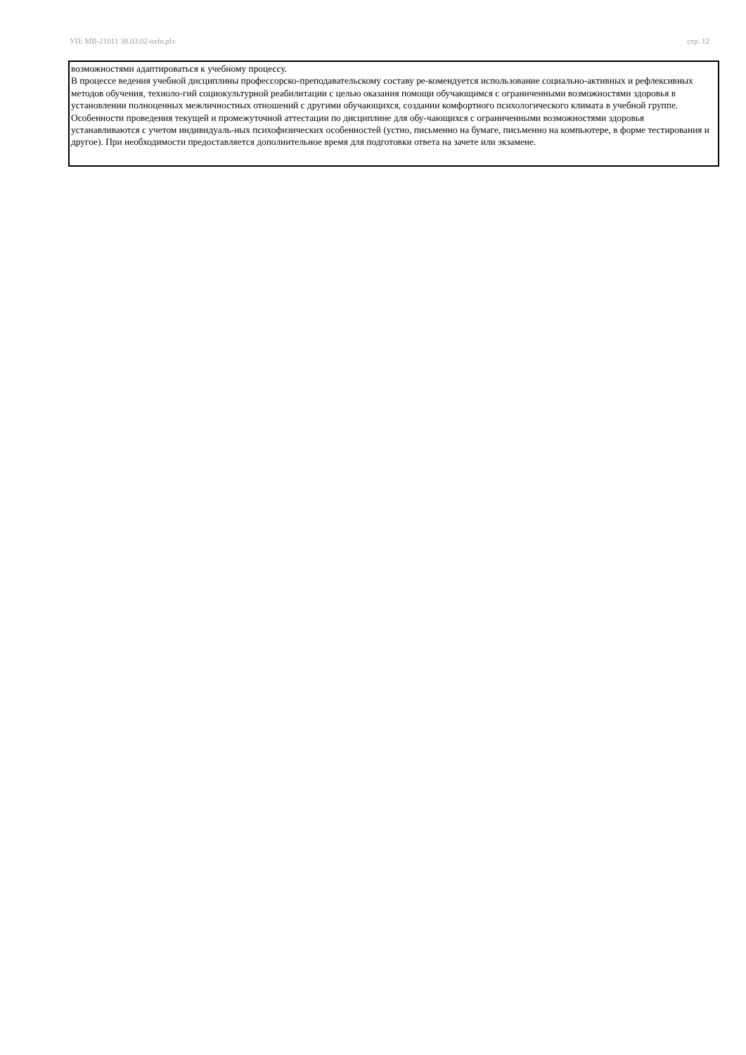УП: МВ-21011 38.03.02-ozfo.plx стр. 12
возможностями адаптироваться к учебному процессу.
В процессе ведения учебной дисциплины профессорско-преподавательскому составу ре-комендуется использование социально-активных и рефлексивных методов обучения, техноло-гий социокультурной реабилитации с целью оказания помощи обучающимся с ограниченными возможностями здоровья в установлении полноценных межличностных отношений с другими обучающихся, создании комфортного психологического климата в учебной группе.
Особенности проведения текущей и промежуточной аттестации по дисциплине для обу-чающихся с ограниченными возможностями здоровья устанавливаются с учетом индивидуаль-ных психофизических особенностей (устно, письменно на бумаге, письменно на компьютере, в форме тестирования и другое). При необходимости предоставляется дополнительное время для подготовки ответа на зачете или экзамене.